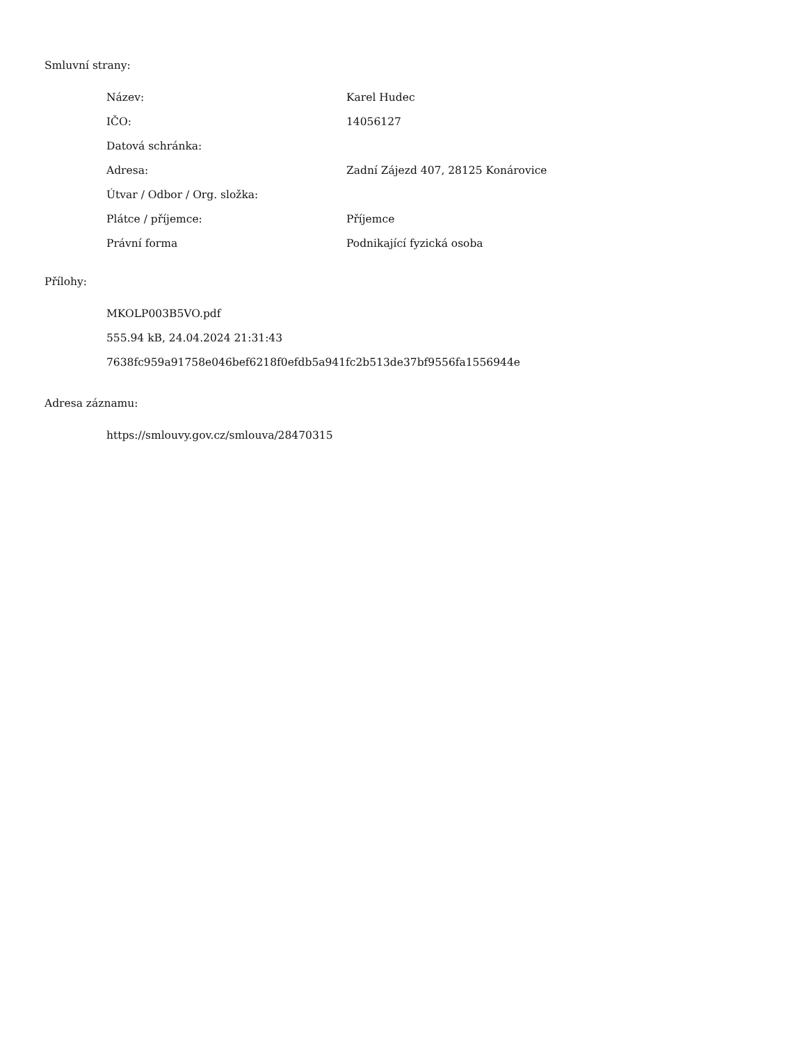Smluvní strany:
| Název: | Karel Hudec |
| IČO: | 14056127 |
| Datová schránka: | |
| Adresa: | Zadní Zájezd 407, 28125 Konárovice |
| Útvar / Odbor / Org. složka: | |
| Plátce / příjemce: | Příjemce |
| Právní forma | Podnikající fyzická osoba |
Přílohy:
MKOLP003B5VO.pdf
555.94 kB, 24.04.2024 21:31:43
7638fc959a91758e046bef6218f0efdb5a941fc2b513de37bf9556fa1556944e
Adresa záznamu:
https://smlouvy.gov.cz/smlouva/28470315